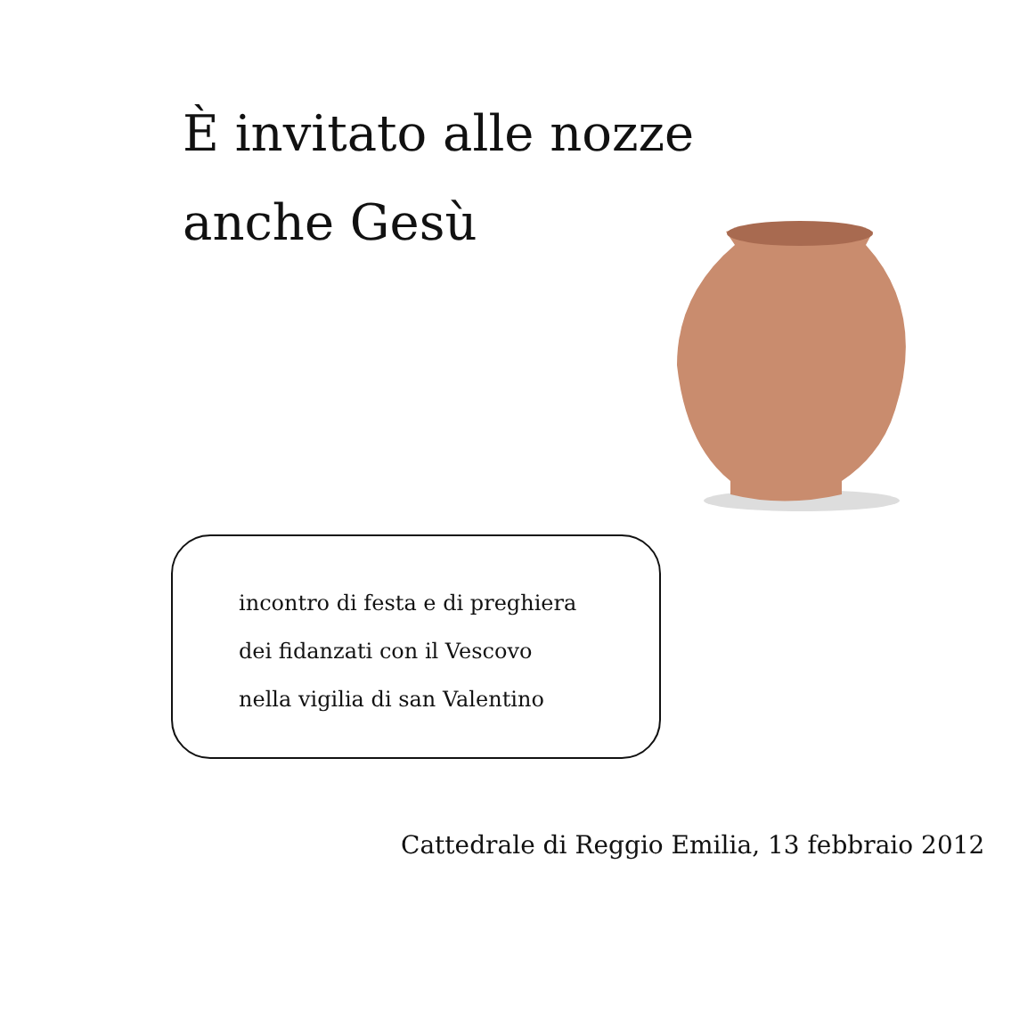È invitato alle nozze
anche Gesù
incontro di festa e di preghiera
dei fidanzati con il Vescovo
nella vigilia di san Valentino
Cattedrale di Reggio Emilia, 13 febbraio 2012